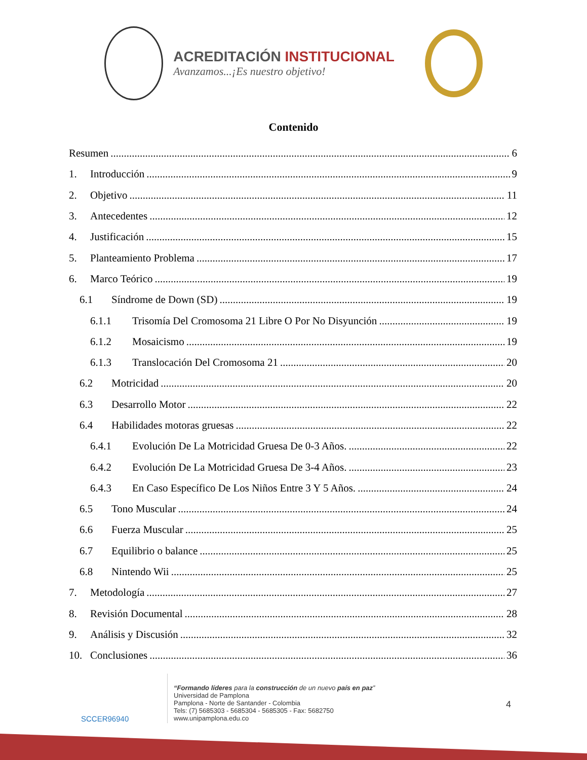ACREDITACIÓN INSTITUCIONAL
Avanzamos...¡Es nuestro objetivo!
Contenido
Resumen 6
1. Introducción 9
2. Objetivo 11
3. Antecedentes 12
4. Justificación 15
5. Planteamiento Problema 17
6. Marco Teórico 19
6.1 Síndrome de Down (SD) 19
6.1.1 Trisomía Del Cromosoma 21 Libre O Por No Disyunción 19
6.1.2 Mosaicismo 19
6.1.3 Translocación Del Cromosoma 21 20
6.2 Motricidad 20
6.3 Desarrollo Motor 22
6.4 Habilidades motoras gruesas 22
6.4.1 Evolución De La Motricidad Gruesa De 0-3 Años. 22
6.4.2 Evolución De La Motricidad Gruesa De 3-4 Años. 23
6.4.3 En Caso Específico De Los Niños Entre 3 Y 5 Años. 24
6.5 Tono Muscular 24
6.6 Fuerza Muscular 25
6.7 Equilibrio o balance 25
6.8 Nintendo Wii 25
7. Metodología 27
8. Revisión Documental 28
9. Análisis y Discusión 32
10. Conclusiones 36
SCCER96940
“Formando líderes para la construcción de un nuevo país en paz”
Universidad de Pamplona
Pamplona - Norte de Santander - Colombia
Tels: (7) 5685303 - 5685304 - 5685305 - Fax: 5682750
www.unipamplona.edu.co
4